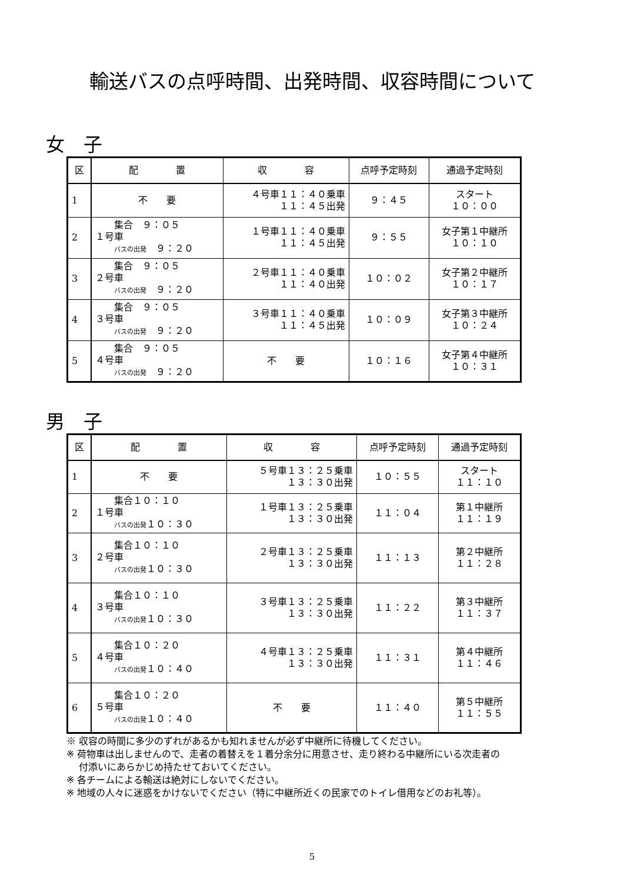輸送バスの点呼時間、出発時間、収容時間について
女　子
| 区 | 配 置 | 収 容 | 点呼予定時刻 | 通過予定時刻 |
| --- | --- | --- | --- | --- |
| 1 | 不 要 | ４号車１１：４０乗車 １１：４５出発 | ９：４５ | スタート １０：００ |
| 2 | 集合 ９：０５ １号車 バスの出発 ９：２０ | １号車１１：４０乗車 １１：４５出発 | ９：５５ | 女子第１中継所 １０：１０ |
| 3 | 集合 ９：０５ ２号車 バスの出発 ９：２０ | ２号車１１：４０乗車 １１：４０出発 | １０：０２ | 女子第２中継所 １０：１７ |
| 4 | 集合 ９：０５ ３号車 バスの出発 ９：２０ | ３号車１１：４０乗車 １１：４５出発 | １０：０９ | 女子第３中継所 １０：２４ |
| 5 | 集合 ９：０５ ４号車 バスの出発 ９：２０ | 不 要 | １０：１６ | 女子第４中継所 １０：３１ |
男　子
| 区 | 配 置 | 収 容 | 点呼予定時刻 | 通過予定時刻 |
| --- | --- | --- | --- | --- |
| 1 | 不 要 | ５号車１３：２５乗車 １３：３０出発 | １０：５５ | スタート １１：１０ |
| 2 | 集合１０：１０ １号車 バスの出発 １０：３０ | １号車１３：２５乗車 １３：３０出発 | １１：０４ | 第１中継所 １１：１９ |
| 3 | 集合１０：１０ ２号車 バスの出発 １０：３０ | ２号車１３：２５乗車 １３：３０出発 | １１：１３ | 第２中継所 １１：２８ |
| 4 | 集合１０：１０ ３号車 バスの出発 １０：３０ | ３号車１３：２５乗車 １３：３０出発 | １１：２２ | 第３中継所 １１：３７ |
| 5 | 集合１０：２０ ４号車 バスの出発 １０：４０ | ４号車１３：２５乗車 １３：３０出発 | １１：３１ | 第４中継所 １１：４６ |
| 6 | 集合１０：２０ ５号車 バスの出発 １０：４０ | 不 要 | １１：４０ | 第５中継所 １１：５５ |
※ 収容の時間に多少のずれがあるかも知れませんが必ず中継所に待機してください。
※ 荷物車は出しませんので、走者の着替えを１着分余分に用意させ、走り終わる中継所にいる次走者の
　 付添いにあらかじめ持たせておいてください。
※ 各チームによる輸送は絶対にしないでください。
※ 地域の人々に迷惑をかけないでください（特に中継所近くの民家でのトイレ借用などのお礼等）。
5